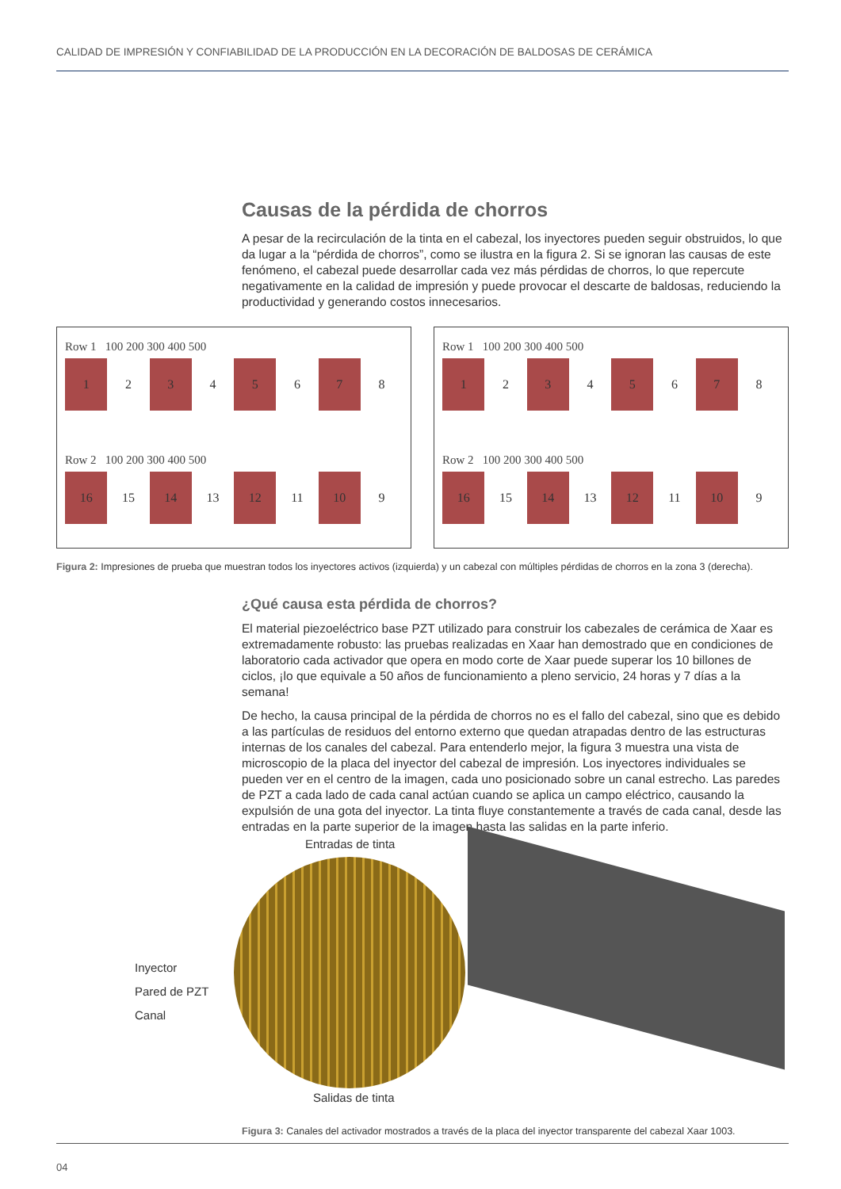CALIDAD DE IMPRESIÓN Y CONFIABILIDAD DE LA PRODUCCIÓN EN LA DECORACIÓN DE BALDOSAS DE CERÁMICA
Causas de la pérdida de chorros
A pesar de la recirculación de la tinta en el cabezal, los inyectores pueden seguir obstruidos, lo que da lugar a la “pérdida de chorros”, como se ilustra en la figura 2. Si se ignoran las causas de este fenómeno, el cabezal puede desarrollar cada vez más pérdidas de chorros, lo que repercute negativamente en la calidad de impresión y puede provocar el descarte de baldosas, reduciendo la productividad y generando costos innecesarios.
Row 1 100 200 300 400 500
1 2 3 4 5 6 7 8
Row 2 100 200 300 400 500
16 15 14 13 12 11 10 9
Row 1 100 200 300 400 500
1 2 3 4 5 6 7 8
Row 2 100 200 300 400 500
16 15 14 13 12 11 10 9
Figura 2: Impresiones de prueba que muestran todos los inyectores activos (izquierda) y un cabezal con múltiples pérdidas de chorros en la zona 3 (derecha).
¿Qué causa esta pérdida de chorros?
El material piezoeléctrico base PZT utilizado para construir los cabezales de cerámica de Xaar es extremadamente robusto: las pruebas realizadas en Xaar han demostrado que en condiciones de laboratorio cada activador que opera en modo corte de Xaar puede superar los 10 billones de ciclos, ¡lo que equivale a 50 años de funcionamiento a pleno servicio, 24 horas y 7 días a la semana!
De hecho, la causa principal de la pérdida de chorros no es el fallo del cabezal, sino que es debido a las partículas de residuos del entorno externo que quedan atrapadas dentro de las estructuras internas de los canales del cabezal. Para entenderlo mejor, la figura 3 muestra una vista de microscopio de la placa del inyector del cabezal de impresión. Los inyectores individuales se pueden ver en el centro de la imagen, cada uno posicionado sobre un canal estrecho. Las paredes de PZT a cada lado de cada canal actúan cuando se aplica un campo eléctrico, causando la expulsión de una gota del inyector. La tinta fluye constantemente a través de cada canal, desde las entradas en la parte superior de la imagen hasta las salidas en la parte inferio.
Entradas de tinta
Inyector
Pared de PZT
Canal
Salidas de tinta
Figura 3: Canales del activador mostrados a través de la placa del inyector transparente del cabezal Xaar 1003.
04